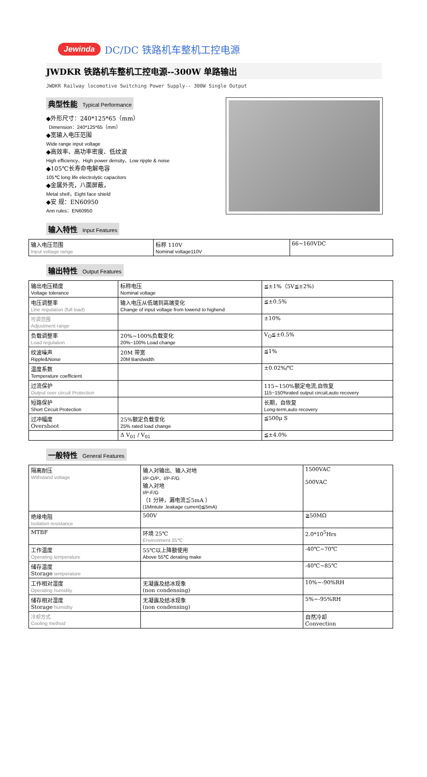Jewinda DC/DC 铁路机车整机工控电源
JWDKR 铁路机车整机工控电源--300W 单路输出
JWDKR Railway locomotive Switching Power Supply-- 300W Single Output
典型性能 Typical Performance
◆外形尺寸：240*125*65（mm）
Dimension：240*125*65（mm）
◆宽输入电压范围
Wide range input voltage
◆高效率、高功率密度、低纹波
High efficiency、High power density、Low ripple & noise
◆105℃长寿命电解电容
105℃ long life electrolytic capacitors
◆金属外壳，八面屏蔽，
Metal shell，Eight face shield
◆安 规：EN60950
Ann rules：EN60950
输入特性 Input Features
| 输入电压范围 Input voltage range | 标称 110V Nominal voltage110V | 66~160VDC |
输出特性 Output Features
| 输出电压精度 Voltage tolerance | 标称电压 Nominal voltage | ≦±1%（5V≦±2%) |
| 电压调整率 Line regulation (full load) | 输入电压从低端到高端变化 Change of input voltage from lowend to highend | ≦±0.5% |
| 可调范围 Adjustment range | | ±10% |
| 负载调整率 Load regulation | 20%~100%负载变化 20%~100% Load change | V<sub>O</sub>≦±0.5% |
| 纹波噪声 Ripple&Noise | 20M 带宽 20M Bandwidth | ≦1% |
| 温度系数 Temperature coefficient | | ±0.02%/℃ |
| 过流保护 Output over circuit Protection | | 115~150%额定电流,自恢复 115~150%rated output circuit,auto recovery |
| 短路保护 Short Circuit Protection | | 长期，自恢复 Long-term,auto recovery |
| 过冲幅度 Overshoot | 25%额定负载变化 25% rated load change | ≦500μ S |
| | Δ V<sub>01</sub> / V<sub>01</sub> | ≦±4.0% |
一般特性 General Features
| 隔离耐压 Withstand voltage | 输入对输出、输入对地 I/P-O/P、I/P-F/G 输入对地 I/P-F/G （1 分钟，漏电流≦5mA ） (1Mintute ,leakage current)≦5mA) | 1500VAC 500VAC |
| 绝缘电阻 Isolation resistance | 500V | ≧50MΩ |
| MTBF | 环境 25℃ Environment 25℃ | 2.0*10<sup>5</sup>Hrs |
| 工作温度 Operating temperature | 55℃以上降额使用 Above 55℃ derating make | -40℃~70℃ |
| 储存温度 Storage temperature | | -40℃~85℃ |
| 工作相对湿度 Operating humidity | 无凝露及结冰现象 (non condensing) | 10%~-90%RH |
| 储存相对湿度 Storage humidity | 无凝露及结冰现象 (non condensing) | 5%~-95%RH |
| 冷却方式 Cooling method | | 自然冷却 Convection |